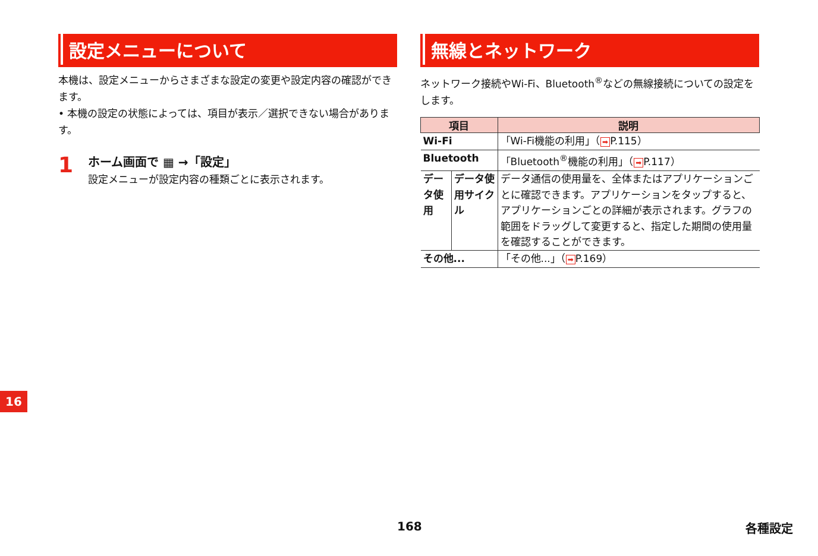設定メニューについて
本機は、設定メニューからさまざまな設定の変更や設定内容の確認ができます。
• 本機の設定の状態によっては、項目が表示／選択できない場合があります。
1
ホーム画面で ▦ →「設定」
設定メニューが設定内容の種類ごとに表示されます。
無線とネットワーク
ネットワーク接続やWi-Fi、Bluetooth<sup>®</sup>などの無線接続についての設定をします。
| 項目 | | 説明 |
| --- | --- | --- |
| Wi-Fi | | 「Wi-Fi機能の利用」（ ➡ P.115） |
| Bluetooth | | 「Bluetooth<sup>®</sup>機能の利用」（ ➡ P.117） |
| データ使用 | データ使用サイクル | データ通信の使用量を、全体またはアプリケーションごとに確認できます。アプリケーションをタップすると、アプリケーションごとの詳細が表示されます。グラフの範囲をドラッグして変更すると、指定した期間の使用量を確認することができます。 |
| その他... | | 「その他...」（ ➡ P.169） |
16
168 各種設定